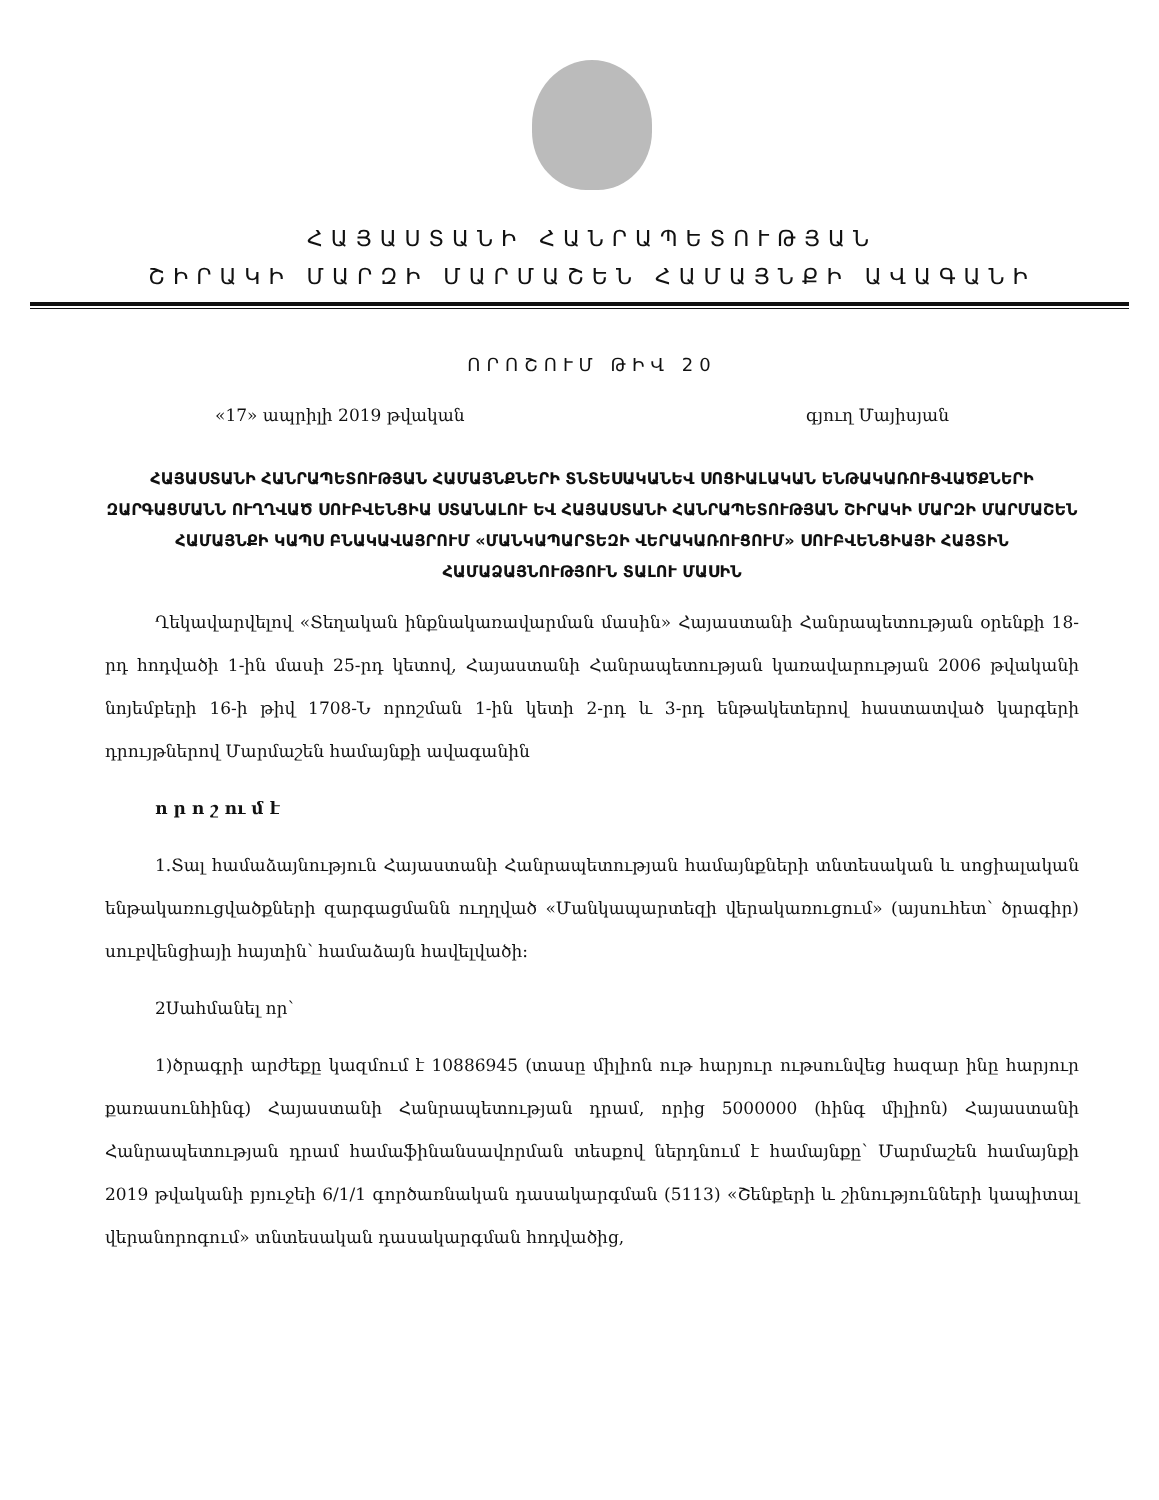ՀԱՅԱՍՏԱՆԻ ՀԱՆՐԱՊԵՏՈՒԹՅԱՆ
ՇԻՐԱԿԻ ՄԱՐԶԻ ՄԱՐՄԱՇԵՆ ՀԱՄԱՅՆՔԻ ԱՎԱԳԱՆԻ
ՈՐՈՇՈՒՄ ԹԻՎ 20
«17» ապրիլի 2019 թվական գյուղ Մայիսյան
ՀԱՅԱՍՏԱՆԻ ՀԱՆՐԱՊԵՏՈՒԹՅԱՆ ՀԱՄԱՅՆՔՆԵՐԻ ՏՆՏԵՍԱԿԱՆԵՎ ՍՈՑԻԱԼԱԿԱՆ ԵՆԹԱԿԱՌՈՒՑՎԱԾՔՆԵՐԻ ԶԱՐԳԱՑՄԱՆՆ ՈՒՂՂՎԱԾ ՍՈՒԲՎԵՆՑԻԱ ՍՏԱՆԱԼՈՒ ԵՎ ՀԱՅԱՍՏԱՆԻ ՀԱՆՐԱՊԵՏՈՒԹՅԱՆ ՇԻՐԱԿԻ ՄԱՐԶԻ ՄԱՐՄԱՇԵՆ ՀԱՄԱՅՆՔԻ ԿԱՊՍ ԲՆԱԿԱՎԱՅՐՈՒՄ «ՄԱՆԿԱՊԱՐՏԵԶԻ ՎԵՐԱԿԱՌՈՒՑՈՒՄ» ՍՈՒԲՎԵՆՑԻԱՅԻ ՀԱՅՏԻՆ ՀԱՄԱՁԱՅՆՈՒԹՅՈՒՆ ՏԱԼՈՒ ՄԱՍԻՆ
Ղեկավարվելով «Տեղական ինքնակառավարման մասին» Հայաստանի Հանրապետության օրենքի 18-րդ հոդվածի 1-ին մասի 25-րդ կետով, Հայաստանի Հանրապետության կառավարության 2006 թվականի նոյեմբերի 16-ի թիվ 1708-Ն որոշման 1-ին կետի 2-րդ և 3-րդ ենթակետերով հաստատված կարգերի դրույթներով Մարմաշեն համայնքի ավագանին
ո ր ո շ ու մ է
1.Տալ համաձայնություն Հայաստանի Հանրապետության համայնքների տնտեսական և սոցիալական ենթակառուցվածքների զարգացմանն ուղղված «Մանկապարտեզի վերակառուցում» (այսուհետ՝ ծրագիր) սուբվենցիայի հայտին՝ համաձայն հավելվածի:
2Սահմանել որ՝
1)ծրագրի արժեքը կազմում է 10886945 (տասը միլիոն ութ հարյուր ութսունվեց հազար ինը հարյուր քառասունհինգ) Հայաստանի Հանրապետության դրամ, որից 5000000 (հինգ միլիոն) Հայաստանի Հանրապետության դրամ համաֆինանսավորման տեսքով ներդնում է համայնքը՝ Մարմաշեն համայնքի 2019 թվականի բյուջեի 6/1/1 գործառնական դասակարգման (5113) «Շենքերի և շինությունների կապիտալ վերանորոգում» տնտեսական դասակարգման հոդվածից,